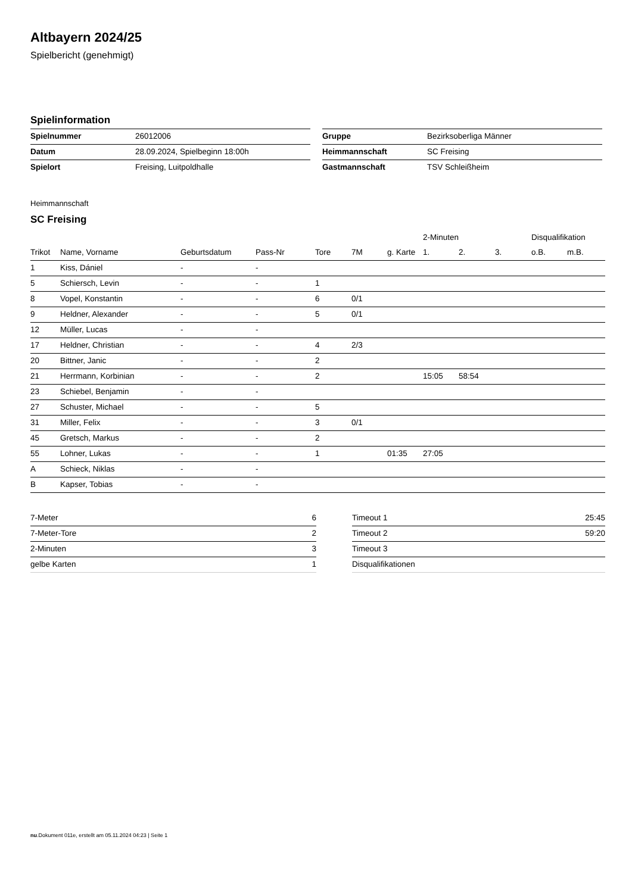Altbayern 2024/25
Spielbericht (genehmigt)
Spielinformation
| Spielnummer | 26012006 |
| Datum | 28.09.2024, Spielbeginn 18:00h |
| Spielort | Freising, Luitpoldhalle |
| Gruppe | Bezirksoberliga Männer |
| Heimmannschaft | SC Freising |
| Gastmannschaft | TSV Schleißheim |
Heimmannschaft
SC Freising
| | | | | | | | 2-Minuten | | | Disqualifikation | |
| --- | --- | --- | --- | --- | --- | --- | --- | --- | --- | --- | --- |
| Trikot | Name, Vorname | Geburtsdatum | Pass-Nr | Tore | 7M | g. Karte | 1. | 2. | 3. | o.B. | m.B. |
| 1 | Kiss, Dániel | - | - | | | | | | | | |
| 5 | Schiersch, Levin | - | - | 1 | | | | | | | |
| 8 | Vopel, Konstantin | - | - | 6 | 0/1 | | | | | | |
| 9 | Heldner, Alexander | - | - | 5 | 0/1 | | | | | | |
| 12 | Müller, Lucas | - | - | | | | | | | | |
| 17 | Heldner, Christian | - | - | 4 | 2/3 | | | | | | |
| 20 | Bittner, Janic | - | - | 2 | | | | | | | |
| 21 | Herrmann, Korbinian | - | - | 2 | | | 15:05 | 58:54 | | | |
| 23 | Schiebel, Benjamin | - | - | | | | | | | | |
| 27 | Schuster, Michael | - | - | 5 | | | | | | | |
| 31 | Miller, Felix | - | - | 3 | 0/1 | | | | | | |
| 45 | Gretsch, Markus | - | - | 2 | | | | | | | |
| 55 | Lohner, Lukas | - | - | 1 | | 01:35 | 27:05 | | | | |
| A | Schieck, Niklas | - | - | | | | | | | | |
| B | Kapser, Tobias | - | - | | | | | | | | |
| 7-Meter | 6 |
| 7-Meter-Tore | 2 |
| 2-Minuten | 3 |
| gelbe Karten | 1 |
| Timeout 1 | 25:45 |
| Timeout 2 | 59:20 |
| Timeout 3 | |
| Disqualifikationen | |
nu.Dokument 011e, erstellt am 05.11.2024 04:23 | Seite 1